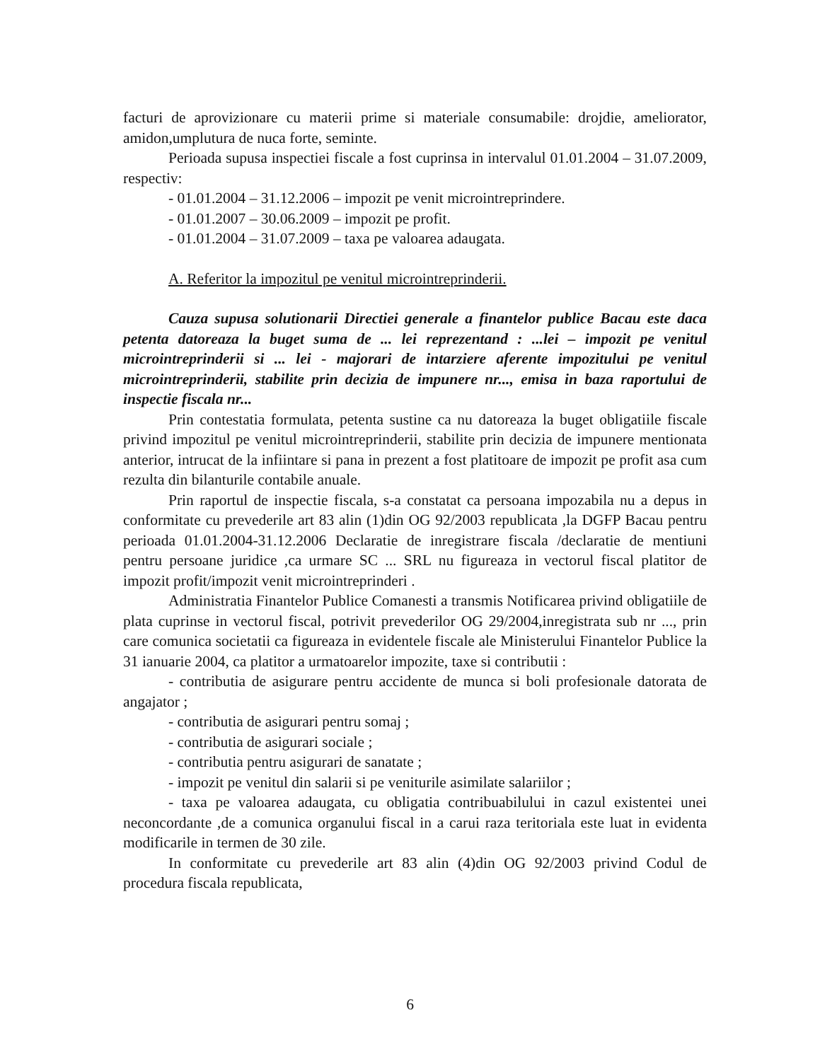facturi de aprovizionare cu materii prime si materiale consumabile: drojdie, ameliorator, amidon,umplutura de nuca forte, seminte.
Perioada supusa inspectiei fiscale a fost cuprinsa in intervalul 01.01.2004 – 31.07.2009, respectiv:
- 01.01.2004 – 31.12.2006 – impozit pe venit microintreprindere.
- 01.01.2007 – 30.06.2009 – impozit pe profit.
- 01.01.2004 – 31.07.2009 – taxa pe valoarea adaugata.
A. Referitor la impozitul pe venitul microintreprinderii.
Cauza supusa solutionarii Directiei generale a finantelor publice Bacau este daca petenta datoreaza la buget suma de ... lei reprezentand : ...lei – impozit pe venitul microintreprinderii si ... lei - majorari de intarziere aferente impozitului pe venitul microintreprinderii, stabilite prin decizia de impunere nr..., emisa in baza raportului de inspectie fiscala nr...
Prin contestatia formulata, petenta sustine ca nu datoreaza la buget obligatiile fiscale privind impozitul pe venitul microintreprinderii, stabilite prin decizia de impunere mentionata anterior, intrucat de la infiintare si pana in prezent a fost platitoare de impozit pe profit asa cum rezulta din bilanturile contabile anuale.
Prin raportul de inspectie fiscala, s-a constatat ca persoana impozabila nu a depus in conformitate cu prevederile art 83 alin (1)din OG 92/2003 republicata ,la DGFP Bacau pentru perioada 01.01.2004-31.12.2006 Declaratie de inregistrare fiscala /declaratie de mentiuni pentru persoane juridice ,ca urmare SC ... SRL nu figureaza in vectorul fiscal platitor de impozit profit/impozit venit microintreprinderi .
Administratia Finantelor Publice Comanesti a transmis Notificarea privind obligatiile de plata cuprinse in vectorul fiscal, potrivit prevederilor OG 29/2004,inregistrata sub nr ..., prin care comunica societatii ca figureaza in evidentele fiscale ale Ministerului Finantelor Publice la 31 ianuarie 2004, ca platitor a urmatoarelor impozite, taxe si contributii :
- contributia de asigurare pentru accidente de munca si boli profesionale datorata de angajator ;
- contributia de asigurari pentru somaj ;
- contributia de asigurari sociale ;
- contributia pentru asigurari de sanatate ;
- impozit pe venitul din salarii si pe veniturile asimilate salariilor ;
- taxa pe valoarea adaugata, cu obligatia contribuabilului in cazul existentei unei neconcordante ,de a comunica organului fiscal in a carui raza teritoriala este luat in evidenta modificarile in termen de 30 zile.
In conformitate cu prevederile art 83 alin (4)din OG 92/2003 privind Codul de procedura fiscala republicata,
6